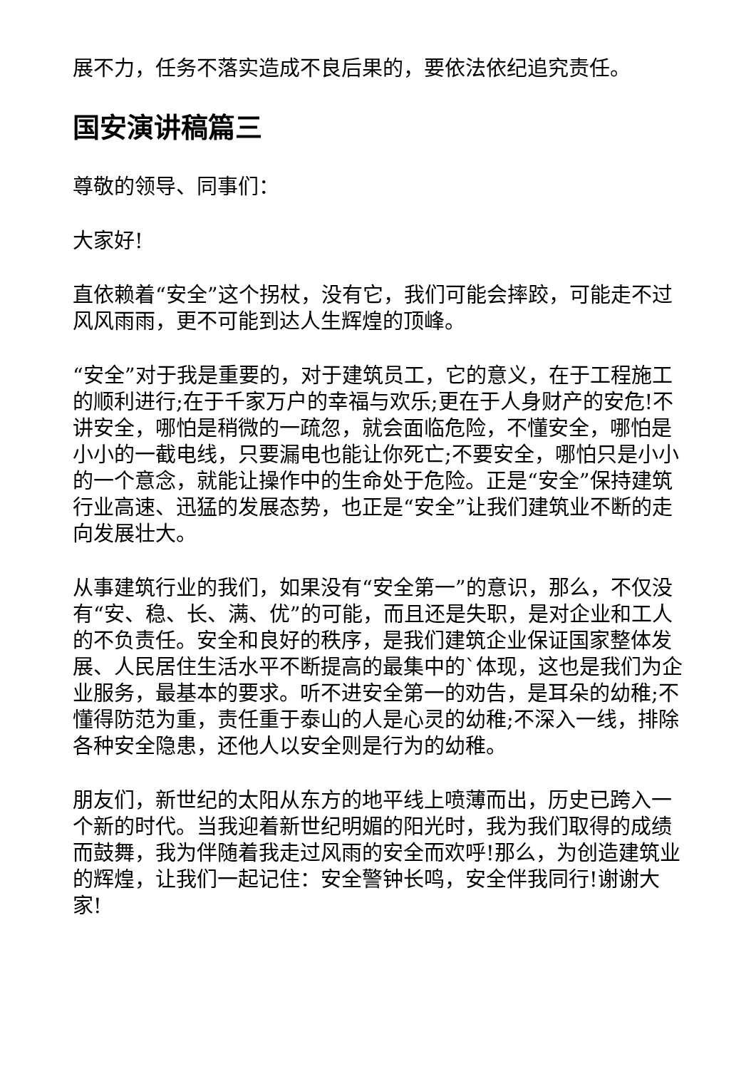展不力，任务不落实造成不良后果的，要依法依纪追究责任。
国安演讲稿篇三
尊敬的领导、同事们：
大家好!
直依赖着“安全”这个拐杖，没有它，我们可能会摔跤，可能走不过风风雨雨，更不可能到达人生辉煌的顶峰。
“安全”对于我是重要的，对于建筑员工，它的意义，在于工程施工的顺利进行;在于千家万户的幸福与欢乐;更在于人身财产的安危!不讲安全，哪怕是稍微的一疏忽，就会面临危险，不懂安全，哪怕是小小的一截电线，只要漏电也能让你死亡;不要安全，哪怕只是小小的一个意念，就能让操作中的生命处于危险。正是“安全”保持建筑行业高速、迅猛的发展态势，也正是“安全”让我们建筑业不断的走向发展壮大。
从事建筑行业的我们，如果没有“安全第一”的意识，那么，不仅没有“安、稳、长、满、优”的可能，而且还是失职，是对企业和工人的不负责任。安全和良好的秩序，是我们建筑企业保证国家整体发展、人民居住生活水平不断提高的最集中的`体现，这也是我们为企业服务，最基本的要求。听不进安全第一的劝告，是耳朵的幼稚;不懂得防范为重，责任重于泰山的人是心灵的幼稚;不深入一线，排除各种安全隐患，还他人以安全则是行为的幼稚。
朋友们，新世纪的太阳从东方的地平线上喷薄而出，历史已跨入一个新的时代。当我迎着新世纪明媚的阳光时，我为我们取得的成绩而鼓舞，我为伴随着我走过风雨的安全而欢呼!那么，为创造建筑业的辉煌，让我们一起记住：安全警钟长鸣，安全伴我同行!谢谢大家!